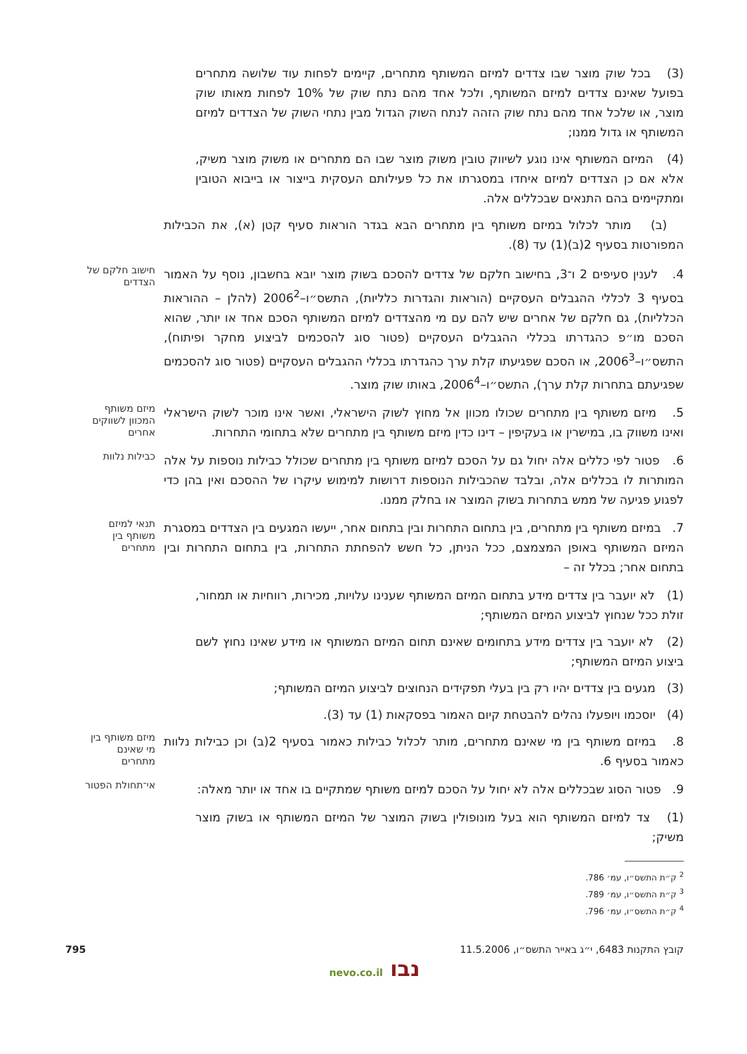(3) בכל שוק מוצר שבו צדדים למיזם המשותף מתחרים, קיימים לפחות עוד שלושה מתחרים בפועל שאינם צדדים למיזם המשותף, ולכל אחד מהם נתח שוק של 10% לפחות מאותו שוק מוצר, או שלכל אחד מהם נתח שוק הזהה לנתח השוק הגדול מבין נתחי השוק של הצדדים למיזם המשותף או גדול ממנו;
(4) המיזם המשותף אינו נוגע לשיווק טובין משוק מוצר שבו הם מתחרים או משוק מוצר משיק, אלא אם כן הצדדים למיזם איחדו במסגרתו את כל פעילותם העסקית בייצור או בייבוא הטובין ומתקיימים בהם התנאים שבכללים אלה.
(ב) מותר לכלול במיזם משותף בין מתחרים הבא בגדר הוראות סעיף קטן (א), את הכבילות המפורטות בסעיף 2(ב)(1) עד (8).
4. לענין סעיפים 2 ו־3, בחישוב חלקם של צדדים להסכם בשוק מוצר יובא בחשבון, נוסף על האמור בסעיף 3 לכללי ההגבלים העסקיים (הוראות והגדרות כלליות), התשס״ו–2006<sup>2</sup> (להלן – ההוראות הכלליות), גם חלקם של אחרים שיש להם עם מי מהצדדים למיזם המשותף הסכם אחד או יותר, שהוא הסכם מו״פ כהגדרתו בכללי ההגבלים העסקיים (פטור סוג להסכמים לביצוע מחקר ופיתוח), התשס״ו–2006<sup>3</sup>, או הסכם שפגיעתו קלת ערך כהגדרתו בכללי ההגבלים העסקיים (פטור סוג להסכמים שפגיעתם בתחרות קלת ערך), התשס״ו–2006<sup>4</sup>, באותו שוק מוצר.
חישוב חלקם של הצדדים
5. מיזם משותף בין מתחרים שכולו מכוון אל מחוץ לשוק הישראלי, ואשר אינו מוכר לשוק הישראלי ואינו משווק בו, במישרין או בעקיפין – דינו כדין מיזם משותף בין מתחרים שלא בתחומי התחרות.
מיזם משותף המכוון לשווקים אחרים
6. פטור לפי כללים אלה יחול גם על הסכם למיזם משותף בין מתחרים שכולל כבילות נוספות על אלה המותרות לו בכללים אלה, ובלבד שהכבילות הנוספות דרושות למימוש עיקרו של ההסכם ואין בהן כדי לפגוע פגיעה של ממש בתחרות בשוק המוצר או בחלק ממנו.
כבילות נלוות
7. במיזם משותף בין מתחרים, בין בתחום התחרות ובין בתחום אחר, ייעשו המגעים בין הצדדים במסגרת המיזם המשותף באופן המצמצם, ככל הניתן, כל חשש להפחתת התחרות, בין בתחום התחרות ובין בתחום אחר; בכלל זה –
תנאי למיזם משותף בין מתחרים
(1) לא יועבר בין צדדים מידע בתחום המיזם המשותף שענינו עלויות, מכירות, רווחיות או תמחור, זולת ככל שנחוץ לביצוע המיזם המשותף;
(2) לא יועבר בין צדדים מידע בתחומים שאינם תחום המיזם המשותף או מידע שאינו נחוץ לשם ביצוע המיזם המשותף;
(3) מגעים בין צדדים יהיו רק בין בעלי תפקידים הנחוצים לביצוע המיזם המשותף;
(4) יוסכמו ויופעלו נהלים להבטחת קיום האמור בפסקאות (1) עד (3).
8. במיזם משותף בין מי שאינם מתחרים, מותר לכלול כבילות כאמור בסעיף 2(ב) וכן כבילות נלוות כאמור בסעיף 6.
מיזם משותף בין מי שאינם מתחרים
9. פטור הסוג שבכללים אלה לא יחול על הסכם למיזם משותף שמתקיים בו אחד או יותר מאלה:
אי־תחולת הפטור
(1) צד למיזם המשותף הוא בעל מונופולין בשוק המוצר של המיזם המשותף או בשוק מוצר משיק;
―――――――
<sup>2</sup> ק״ת התשס״ו, עמ׳ 786.
<sup>3</sup> ק״ת התשס״ו, עמ׳ 789.
<sup>4</sup> ק״ת התשס״ו, עמ׳ 796.
קובץ התקנות 6483, י״ג באייר התשס״ו, 11.5.2006 795
נבו nevo.co.il